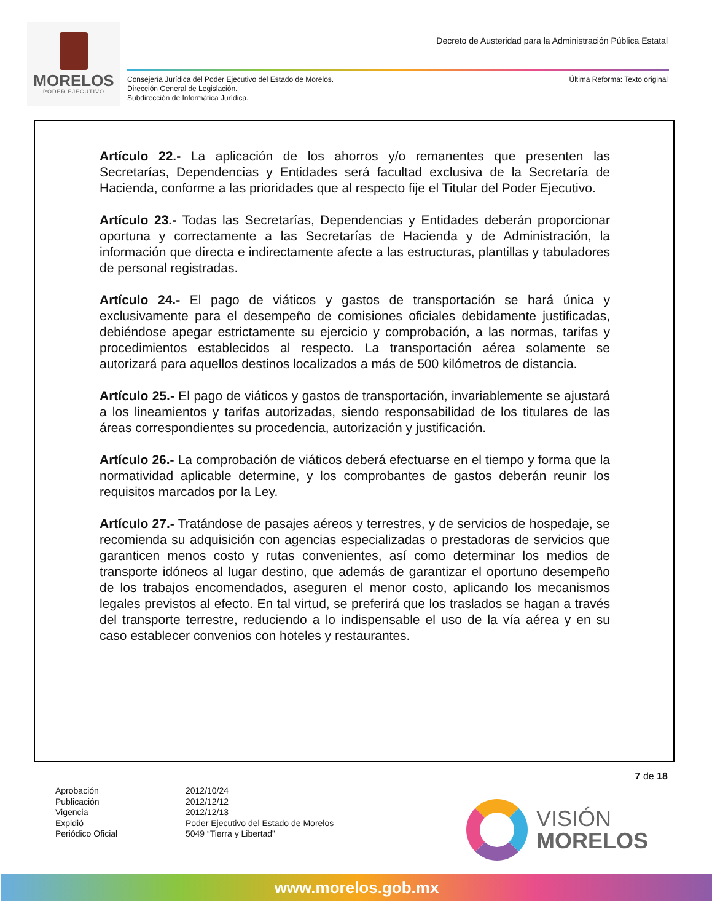MORELOS
PODER EJECUTIVO
Decreto de Austeridad para la Administración Pública Estatal
Consejería Jurídica del Poder Ejecutivo del Estado de Morelos.
Dirección General de Legislación.
Subdirección de Informática Jurídica.
Última Reforma: Texto original
Artículo 22.- La aplicación de los ahorros y/o remanentes que presenten las Secretarías, Dependencias y Entidades será facultad exclusiva de la Secretaría de Hacienda, conforme a las prioridades que al respecto fije el Titular del Poder Ejecutivo.
Artículo 23.- Todas las Secretarías, Dependencias y Entidades deberán proporcionar oportuna y correctamente a las Secretarías de Hacienda y de Administración, la información que directa e indirectamente afecte a las estructuras, plantillas y tabuladores de personal registradas.
Artículo 24.- El pago de viáticos y gastos de transportación se hará única y exclusivamente para el desempeño de comisiones oficiales debidamente justificadas, debiéndose apegar estrictamente su ejercicio y comprobación, a las normas, tarifas y procedimientos establecidos al respecto. La transportación aérea solamente se autorizará para aquellos destinos localizados a más de 500 kilómetros de distancia.
Artículo 25.- El pago de viáticos y gastos de transportación, invariablemente se ajustará a los lineamientos y tarifas autorizadas, siendo responsabilidad de los titulares de las áreas correspondientes su procedencia, autorización y justificación.
Artículo 26.- La comprobación de viáticos deberá efectuarse en el tiempo y forma que la normatividad aplicable determine, y los comprobantes de gastos deberán reunir los requisitos marcados por la Ley.
Artículo 27.- Tratándose de pasajes aéreos y terrestres, y de servicios de hospedaje, se recomienda su adquisición con agencias especializadas o prestadoras de servicios que garanticen menos costo y rutas convenientes, así como determinar los medios de transporte idóneos al lugar destino, que además de garantizar el oportuno desempeño de los trabajos encomendados, aseguren el menor costo, aplicando los mecanismos legales previstos al efecto. En tal virtud, se preferirá que los traslados se hagan a través del transporte terrestre, reduciendo a lo indispensable el uso de la vía aérea y en su caso establecer convenios con hoteles y restaurantes.
7 de 18
Aprobación
Publicación
Vigencia
Expidió
Periódico Oficial
2012/10/24
2012/12/12
2012/12/13
Poder Ejecutivo del Estado de Morelos
5049 “Tierra y Libertad”
VISIÓN
MORELOS
www.morelos.gob.mx